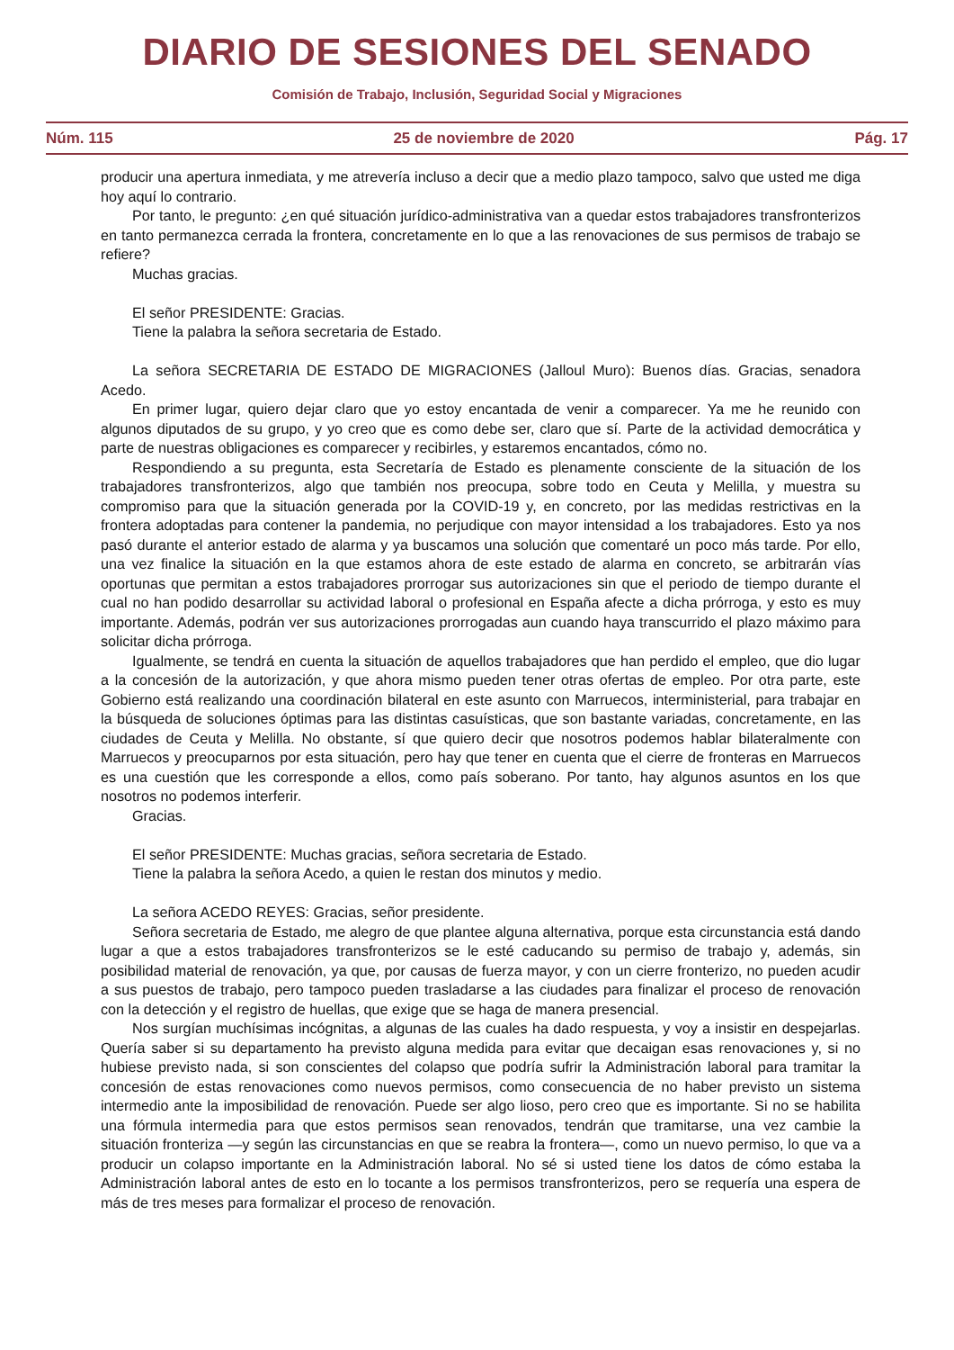DIARIO DE SESIONES DEL SENADO
Comisión de Trabajo, Inclusión, Seguridad Social y Migraciones
Núm. 115 25 de noviembre de 2020 Pág. 17
producir una apertura inmediata, y me atrevería incluso a decir que a medio plazo tampoco, salvo que usted me diga hoy aquí lo contrario.
Por tanto, le pregunto: ¿en qué situación jurídico-administrativa van a quedar estos trabajadores transfronterizos en tanto permanezca cerrada la frontera, concretamente en lo que a las renovaciones de sus permisos de trabajo se refiere?
Muchas gracias.
El señor PRESIDENTE: Gracias.
Tiene la palabra la señora secretaria de Estado.
La señora SECRETARIA DE ESTADO DE MIGRACIONES (Jalloul Muro): Buenos días. Gracias, senadora Acedo.
En primer lugar, quiero dejar claro que yo estoy encantada de venir a comparecer. Ya me he reunido con algunos diputados de su grupo, y yo creo que es como debe ser, claro que sí. Parte de la actividad democrática y parte de nuestras obligaciones es comparecer y recibirles, y estaremos encantados, cómo no.
Respondiendo a su pregunta, esta Secretaría de Estado es plenamente consciente de la situación de los trabajadores transfronterizos, algo que también nos preocupa, sobre todo en Ceuta y Melilla, y muestra su compromiso para que la situación generada por la COVID-19 y, en concreto, por las medidas restrictivas en la frontera adoptadas para contener la pandemia, no perjudique con mayor intensidad a los trabajadores. Esto ya nos pasó durante el anterior estado de alarma y ya buscamos una solución que comentaré un poco más tarde. Por ello, una vez finalice la situación en la que estamos ahora de este estado de alarma en concreto, se arbitrarán vías oportunas que permitan a estos trabajadores prorrogar sus autorizaciones sin que el periodo de tiempo durante el cual no han podido desarrollar su actividad laboral o profesional en España afecte a dicha prórroga, y esto es muy importante. Además, podrán ver sus autorizaciones prorrogadas aun cuando haya transcurrido el plazo máximo para solicitar dicha prórroga.
Igualmente, se tendrá en cuenta la situación de aquellos trabajadores que han perdido el empleo, que dio lugar a la concesión de la autorización, y que ahora mismo pueden tener otras ofertas de empleo. Por otra parte, este Gobierno está realizando una coordinación bilateral en este asunto con Marruecos, interministerial, para trabajar en la búsqueda de soluciones óptimas para las distintas casuísticas, que son bastante variadas, concretamente, en las ciudades de Ceuta y Melilla. No obstante, sí que quiero decir que nosotros podemos hablar bilateralmente con Marruecos y preocuparnos por esta situación, pero hay que tener en cuenta que el cierre de fronteras en Marruecos es una cuestión que les corresponde a ellos, como país soberano. Por tanto, hay algunos asuntos en los que nosotros no podemos interferir.
Gracias.
El señor PRESIDENTE: Muchas gracias, señora secretaria de Estado.
Tiene la palabra la señora Acedo, a quien le restan dos minutos y medio.
La señora ACEDO REYES: Gracias, señor presidente.
Señora secretaria de Estado, me alegro de que plantee alguna alternativa, porque esta circunstancia está dando lugar a que a estos trabajadores transfronterizos se le esté caducando su permiso de trabajo y, además, sin posibilidad material de renovación, ya que, por causas de fuerza mayor, y con un cierre fronterizo, no pueden acudir a sus puestos de trabajo, pero tampoco pueden trasladarse a las ciudades para finalizar el proceso de renovación con la detección y el registro de huellas, que exige que se haga de manera presencial.
Nos surgían muchísimas incógnitas, a algunas de las cuales ha dado respuesta, y voy a insistir en despejarlas. Quería saber si su departamento ha previsto alguna medida para evitar que decaigan esas renovaciones y, si no hubiese previsto nada, si son conscientes del colapso que podría sufrir la Administración laboral para tramitar la concesión de estas renovaciones como nuevos permisos, como consecuencia de no haber previsto un sistema intermedio ante la imposibilidad de renovación. Puede ser algo lioso, pero creo que es importante. Si no se habilita una fórmula intermedia para que estos permisos sean renovados, tendrán que tramitarse, una vez cambie la situación fronteriza —y según las circunstancias en que se reabra la frontera—, como un nuevo permiso, lo que va a producir un colapso importante en la Administración laboral. No sé si usted tiene los datos de cómo estaba la Administración laboral antes de esto en lo tocante a los permisos transfronterizos, pero se requería una espera de más de tres meses para formalizar el proceso de renovación.